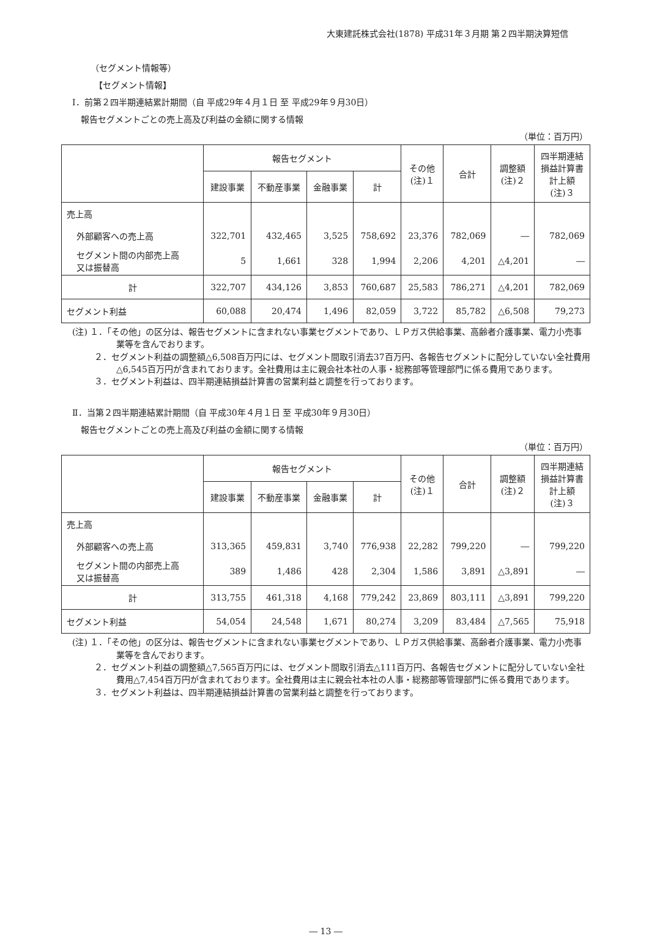大東建託株式会社(1878) 平成31年３月期 第２四半期決算短信
（セグメント情報等）
【セグメント情報】
Ⅰ．前第２四半期連結累計期間（自 平成29年４月１日 至 平成29年９月30日）
報告セグメントごとの売上高及び利益の金額に関する情報
（単位：百万円）
| | 報告セグメント | | | | その他 (注)１ | 合計 | 調整額 (注)２ | 四半期連結 損益計算書 計上額 (注)３ |
| --- | --- | --- | --- | --- | --- | --- | --- | --- |
| | 建設事業 | 不動産事業 | 金融事業 | 計 | | | | |
| 売上高 | | | | | | | | |
| 外部顧客への売上高 | 322,701 | 432,465 | 3,525 | 758,692 | 23,376 | 782,069 | ― | 782,069 |
| セグメント間の内部売上高 又は振替高 | 5 | 1,661 | 328 | 1,994 | 2,206 | 4,201 | △4,201 | ― |
| 計 | 322,707 | 434,126 | 3,853 | 760,687 | 25,583 | 786,271 | △4,201 | 782,069 |
| セグメント利益 | 60,088 | 20,474 | 1,496 | 82,059 | 3,722 | 85,782 | △6,508 | 79,273 |
(注) １．「その他」の区分は、報告セグメントに含まれない事業セグメントであり、ＬＰガス供給事業、高齢者介護事業、電力小売事業等を含んでおります。
２．セグメント利益の調整額△6,508百万円には、セグメント間取引消去37百万円、各報告セグメントに配分していない全社費用△6,545百万円が含まれております。全社費用は主に親会社本社の人事・総務部等管理部門に係る費用であります。
３．セグメント利益は、四半期連結損益計算書の営業利益と調整を行っております。
Ⅱ．当第２四半期連結累計期間（自 平成30年４月１日 至 平成30年９月30日）
報告セグメントごとの売上高及び利益の金額に関する情報
（単位：百万円）
| | 報告セグメント | | | | その他 (注)１ | 合計 | 調整額 (注)２ | 四半期連結 損益計算書 計上額 (注)３ |
| --- | --- | --- | --- | --- | --- | --- | --- | --- |
| | 建設事業 | 不動産事業 | 金融事業 | 計 | | | | |
| 売上高 | | | | | | | | |
| 外部顧客への売上高 | 313,365 | 459,831 | 3,740 | 776,938 | 22,282 | 799,220 | ― | 799,220 |
| セグメント間の内部売上高 又は振替高 | 389 | 1,486 | 428 | 2,304 | 1,586 | 3,891 | △3,891 | ― |
| 計 | 313,755 | 461,318 | 4,168 | 779,242 | 23,869 | 803,111 | △3,891 | 799,220 |
| セグメント利益 | 54,054 | 24,548 | 1,671 | 80,274 | 3,209 | 83,484 | △7,565 | 75,918 |
(注) １．「その他」の区分は、報告セグメントに含まれない事業セグメントであり、ＬＰガス供給事業、高齢者介護事業、電力小売事業等を含んでおります。
２．セグメント利益の調整額△7,565百万円には、セグメント間取引消去△111百万円、各報告セグメントに配分していない全社費用△7,454百万円が含まれております。全社費用は主に親会社本社の人事・総務部等管理部門に係る費用であります。
３．セグメント利益は、四半期連結損益計算書の営業利益と調整を行っております。
― 13 ―